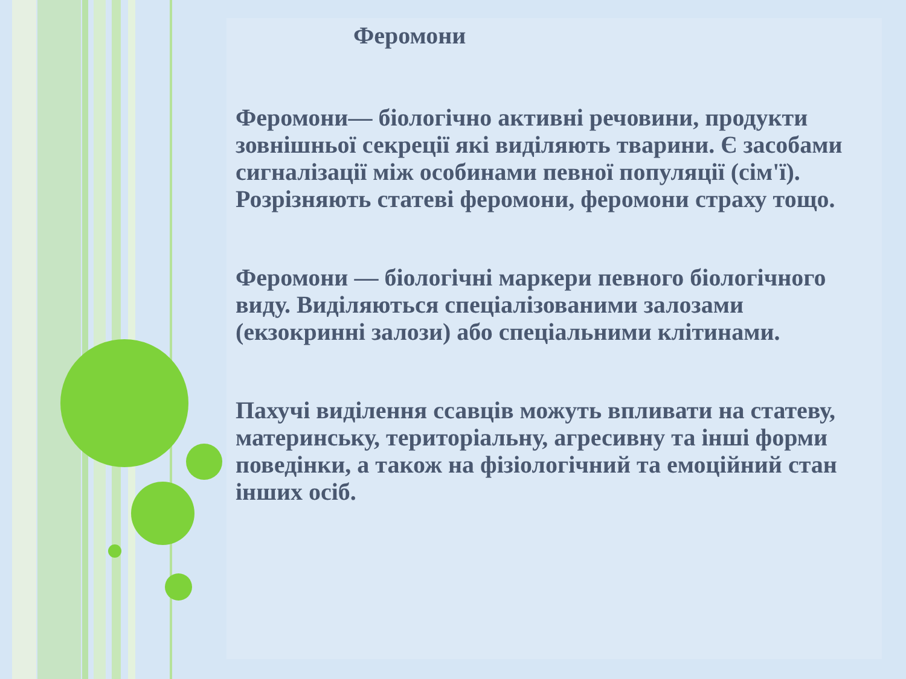Феромони
Феромони— біологічно активні речовини, продукти зовнішньої секреції які виділяють тварини. Є засобами сигналізації між особинами певної популяції (сім'ї). Розрізняють статеві феромони, феромони страху тощо.
Феромони — біологічні маркери певного біологічного виду. Виділяються спеціалізованими залозами (екзокринні залози) або спеціальними клітинами.
Пахучі виділення ссавців можуть впливати на статеву, материнську, територіальну, агресивну та інші форми поведінки, а також на фізіологічний та емоційний стан інших осіб.